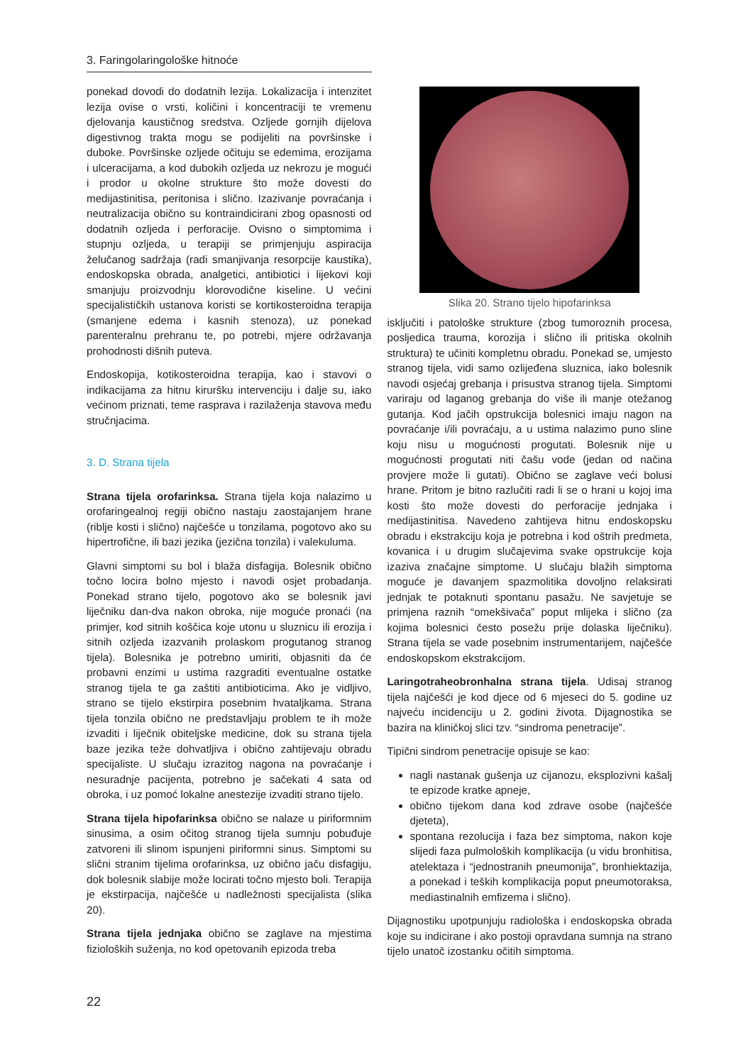3. Faringolaringološke hitnoće
ponekad dovodi do dodatnih lezija. Lokalizacija i intenzitet lezija ovise o vrsti, količini i koncentraciji te vremenu djelovanja kaustičnog sredstva. Ozljede gornjih dijelova digestivnog trakta mogu se podijeliti na površinske i duboke. Površinske ozljede očituju se edemima, erozijama i ulceracijama, a kod dubokih ozljeda uz nekrozu je mogući i prodor u okolne strukture što može dovesti do medijastinitisa, peritonisa i slično. Izazivanje povraćanja i neutralizacija obično su kontraindicirani zbog opasnosti od dodatnih ozljeda i perforacije. Ovisno o simptomima i stupnju ozljeda, u terapiji se primjenjuju aspiracija želučanog sadržaja (radi smanjivanja resorpcije kaustika), endoskopska obrada, analgetici, antibiotici i lijekovi koji smanjuju proizvodnju klorovodične kiseline. U većini specijalističkih ustanova koristi se kortikosteroidna terapija (smanjene edema i kasnih stenoza), uz ponekad parenteralnu prehranu te, po potrebi, mjere održavanja prohodnosti dišnih puteva.
Endoskopija, kotikosteroidna terapija, kao i stavovi o indikacijama za hitnu kiruršku intervenciju i dalje su, iako većinom priznati, teme rasprava i razilaženja stavova među stručnjacima.
3. D. Strana tijela
Strana tijela orofarinksa. Strana tijela koja nalazimo u orofaringealnoj regiji obično nastaju zaostajanjem hrane (riblje kosti i slično) najčešće u tonzilama, pogotovo ako su hipertrofične, ili bazi jezika (jezična tonzila) i valekuluma.
Glavni simptomi su bol i blaža disfagija. Bolesnik obično točno locira bolno mjesto i navodi osjet probadanja. Ponekad strano tijelo, pogotovo ako se bolesnik javi liječniku dan-dva nakon obroka, nije moguće pronaći (na primjer, kod sitnih koščica koje utonu u sluznicu ili erozija i sitnih ozljeda izazvanih prolaskom progutanog stranog tijela). Bolesnika je potrebno umiriti, objasniti da će probavni enzimi u ustima razgraditi eventualne ostatke stranog tijela te ga zaštiti antibioticima. Ako je vidljivo, strano se tijelo ekstirpira posebnim hvataljkama. Strana tijela tonzila obično ne predstavljaju problem te ih može izvaditi i liječnik obiteljske medicine, dok su strana tijela baze jezika teže dohvatljiva i obično zahtijevaju obradu specijaliste. U slučaju izrazitog nagona na povraćanje i nesuradnje pacijenta, potrebno je sačekati 4 sata od obroka, i uz pomoć lokalne anestezije izvaditi strano tijelo.
Strana tijela hipofarinksa obično se nalaze u piriformnim sinusima, a osim očitog stranog tijela sumnju pobuđuje zatvoreni ili slinom ispunjeni piriformni sinus. Simptomi su slični stranim tijelima orofarinksa, uz obično jaču disfagiju, dok bolesnik slabije može locirati točno mjesto boli. Terapija je ekstirpacija, najčešće u nadležnosti specijalista (slika 20).
Strana tijela jednjaka obično se zaglave na mjestima fizioloških suženja, no kod opetovanih epizoda treba
Slika 20. Strano tijelo hipofarinksa
isključiti i patološke strukture (zbog tumoroznih procesa, posljedica trauma, korozija i slično ili pritiska okolnih struktura) te učiniti kompletnu obradu. Ponekad se, umjesto stranog tijela, vidi samo ozlijeđena sluznica, iako bolesnik navodi osjećaj grebanja i prisustva stranog tijela. Simptomi variraju od laganog grebanja do više ili manje otežanog gutanja. Kod jačih opstrukcija bolesnici imaju nagon na povraćanje i/ili povraćaju, a u ustima nalazimo puno sline koju nisu u mogućnosti progutati. Bolesnik nije u mogućnosti progutati niti čašu vode (jedan od načina provjere može li gutati). Obično se zaglave veći bolusi hrane. Pritom je bitno razlučiti radi li se o hrani u kojoj ima kosti što može dovesti do perforacije jednjaka i medijastinitisa. Navedeno zahtijeva hitnu endoskopsku obradu i ekstrakciju koja je potrebna i kod oštrih predmeta, kovanica i u drugim slučajevima svake opstrukcije koja izaziva značajne simptome. U slučaju blažih simptoma moguće je davanjem spazmolitika dovoljno relaksirati jednjak te potaknuti spontanu pasažu. Ne savjetuje se primjena raznih “omekšivača” poput mlijeka i slično (za kojima bolesnici često posežu prije dolaska liječniku). Strana tijela se vade posebnim instrumentarijem, najčešće endoskopskom ekstrakcijom.
Laringotraheobronhalna strana tijela. Udisaj stranog tijela najčešći je kod djece od 6 mjeseci do 5. godine uz najveću incidenciju u 2. godini života. Dijagnostika se bazira na kliničkoj slici tzv. “sindroma penetracije”.
Tipični sindrom penetracije opisuje se kao:
nagli nastanak gušenja uz cijanozu, eksplozivni kašalj te epizode kratke apneje,
obično tijekom dana kod zdrave osobe (najčešće djeteta),
spontana rezolucija i faza bez simptoma, nakon koje slijedi faza pulmoloških komplikacija (u vidu bronhitisa, atelektaza i “jednostranih pneumonija”, bronhiektazija, a ponekad i teških komplikacija poput pneumotoraksa, mediastinalnih emfizema i slično).
Dijagnostiku upotpunjuju radiološka i endoskopska obrada koje su indicirane i ako postoji opravdana sumnja na strano tijelo unatoč izostanku očitih simptoma.
22